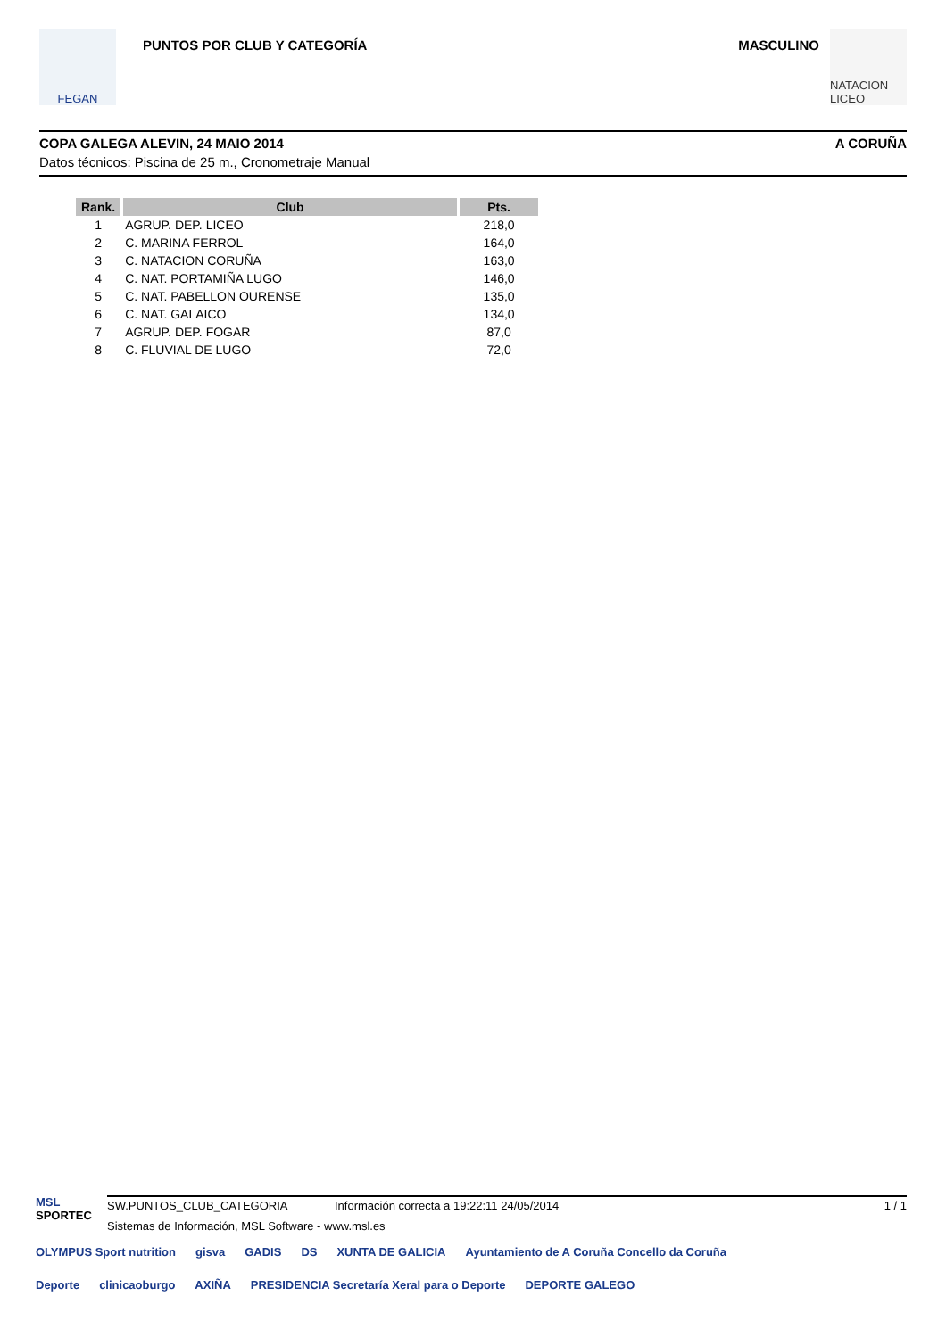FEGAN
PUNTOS POR CLUB Y CATEGORÍA MASCULINO
NATACION LICEO
COPA GALEGA ALEVIN, 24 MAIO 2014 A CORUÑA
Datos técnicos: Piscina de 25 m., Cronometraje Manual
| Rank. | Club | Pts. |
| --- | --- | --- |
| 1 | AGRUP. DEP. LICEO | 218,0 |
| 2 | C. MARINA FERROL | 164,0 |
| 3 | C. NATACION CORUÑA | 163,0 |
| 4 | C. NAT. PORTAMIÑA LUGO | 146,0 |
| 5 | C. NAT. PABELLON OURENSE | 135,0 |
| 6 | C. NAT. GALAICO | 134,0 |
| 7 | AGRUP. DEP. FOGAR | 87,0 |
| 8 | C. FLUVIAL DE LUGO | 72,0 |
MSL
SPORTEC
SW.PUNTOS_CLUB_CATEGORIA Información correcta a 19:22:11 24/05/2014 1 / 1
Sistemas de Información, MSL Software - www.msl.es
OLYMPUS Sport nutrition gisva GADIS DS XUNTA DE GALICIA Ayuntamiento de A Coruña Concello da Coruña Deporte clinicaoburgo AXIÑA PRESIDENCIA Secretaría Xeral para o Deporte DEPORTE GALEGO